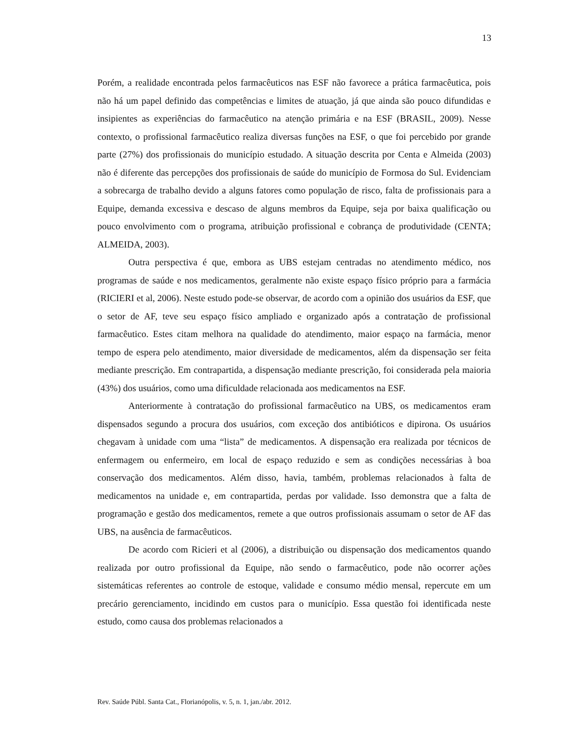13
Porém, a realidade encontrada pelos farmacêuticos nas ESF não favorece a prática farmacêutica, pois não há um papel definido das competências e limites de atuação, já que ainda são pouco difundidas e insipientes as experiências do farmacêutico na atenção primária e na ESF (BRASIL, 2009). Nesse contexto, o profissional farmacêutico realiza diversas funções na ESF, o que foi percebido por grande parte (27%) dos profissionais do município estudado. A situação descrita por Centa e Almeida (2003) não é diferente das percepções dos profissionais de saúde do município de Formosa do Sul. Evidenciam a sobrecarga de trabalho devido a alguns fatores como população de risco, falta de profissionais para a Equipe, demanda excessiva e descaso de alguns membros da Equipe, seja por baixa qualificação ou pouco envolvimento com o programa, atribuição profissional e cobrança de produtividade (CENTA; ALMEIDA, 2003).
Outra perspectiva é que, embora as UBS estejam centradas no atendimento médico, nos programas de saúde e nos medicamentos, geralmente não existe espaço físico próprio para a farmácia (RICIERI et al, 2006). Neste estudo pode-se observar, de acordo com a opinião dos usuários da ESF, que o setor de AF, teve seu espaço físico ampliado e organizado após a contratação de profissional farmacêutico. Estes citam melhora na qualidade do atendimento, maior espaço na farmácia, menor tempo de espera pelo atendimento, maior diversidade de medicamentos, além da dispensação ser feita mediante prescrição. Em contrapartida, a dispensação mediante prescrição, foi considerada pela maioria (43%) dos usuários, como uma dificuldade relacionada aos medicamentos na ESF.
Anteriormente à contratação do profissional farmacêutico na UBS, os medicamentos eram dispensados segundo a procura dos usuários, com exceção dos antibióticos e dipirona. Os usuários chegavam à unidade com uma “lista” de medicamentos. A dispensação era realizada por técnicos de enfermagem ou enfermeiro, em local de espaço reduzido e sem as condições necessárias à boa conservação dos medicamentos. Além disso, havia, também, problemas relacionados à falta de medicamentos na unidade e, em contrapartida, perdas por validade. Isso demonstra que a falta de programação e gestão dos medicamentos, remete a que outros profissionais assumam o setor de AF das UBS, na ausência de farmacêuticos.
De acordo com Ricieri et al (2006), a distribuição ou dispensação dos medicamentos quando realizada por outro profissional da Equipe, não sendo o farmacêutico, pode não ocorrer ações sistemáticas referentes ao controle de estoque, validade e consumo médio mensal, repercute em um precário gerenciamento, incidindo em custos para o município. Essa questão foi identificada neste estudo, como causa dos problemas relacionados a
Rev. Saúde Públ. Santa Cat., Florianópolis, v. 5, n. 1, jan./abr. 2012.